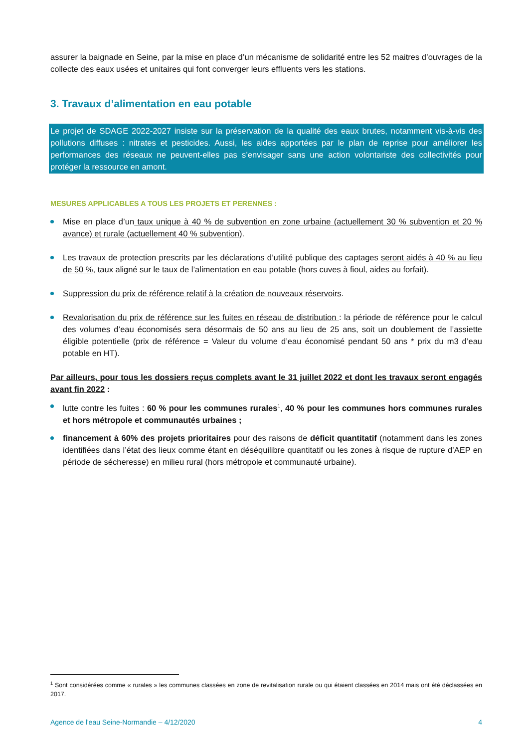assurer la baignade en Seine, par la mise en place d’un mécanisme de solidarité entre les 52 maitres d’ouvrages de la collecte des eaux usées et unitaires qui font converger leurs effluents vers les stations.
3. Travaux d’alimentation en eau potable
Le projet de SDAGE 2022-2027 insiste sur la préservation de la qualité des eaux brutes, notamment vis-à-vis des pollutions diffuses : nitrates et pesticides. Aussi, les aides apportées par le plan de reprise pour améliorer les performances des réseaux ne peuvent-elles pas s’envisager sans une action volontariste des collectivités pour protéger la ressource en amont.
MESURES APPLICABLES A TOUS LES PROJETS ET PERENNES :
Mise en place d’un taux unique à 40 % de subvention en zone urbaine (actuellement 30 % subvention et 20 % avance) et rurale (actuellement 40 % subvention).
Les travaux de protection prescrits par les déclarations d’utilité publique des captages seront aidés à 40 % au lieu de 50 %, taux aligné sur le taux de l’alimentation en eau potable (hors cuves à fioul, aides au forfait).
Suppression du prix de référence relatif à la création de nouveaux réservoirs.
Revalorisation du prix de référence sur les fuites en réseau de distribution : la période de référence pour le calcul des volumes d’eau économisés sera désormais de 50 ans au lieu de 25 ans, soit un doublement de l’assiette éligible potentielle (prix de référence = Valeur du volume d’eau économisé pendant 50 ans * prix du m3 d’eau potable en HT).
Par ailleurs, pour tous les dossiers reçus complets avant le 31 juillet 2022 et dont les travaux seront engagés avant fin 2022 :
lutte contre les fuites : 60 % pour les communes rurales<sup>1</sup>, 40 % pour les communes hors communes rurales et hors métropole et communautés urbaines ;
financement à 60% des projets prioritaires pour des raisons de déficit quantitatif (notamment dans les zones identifiées dans l’état des lieux comme étant en déséquilibre quantitatif ou les zones à risque de rupture d’AEP en période de sécheresse) en milieu rural (hors métropole et communauté urbaine).
<sup>1</sup> Sont considérées comme « rurales » les communes classées en zone de revitalisation rurale ou qui étaient classées en 2014 mais ont été déclassées en 2017.
Agence de l'eau Seine-Normandie – 4/12/2020 4